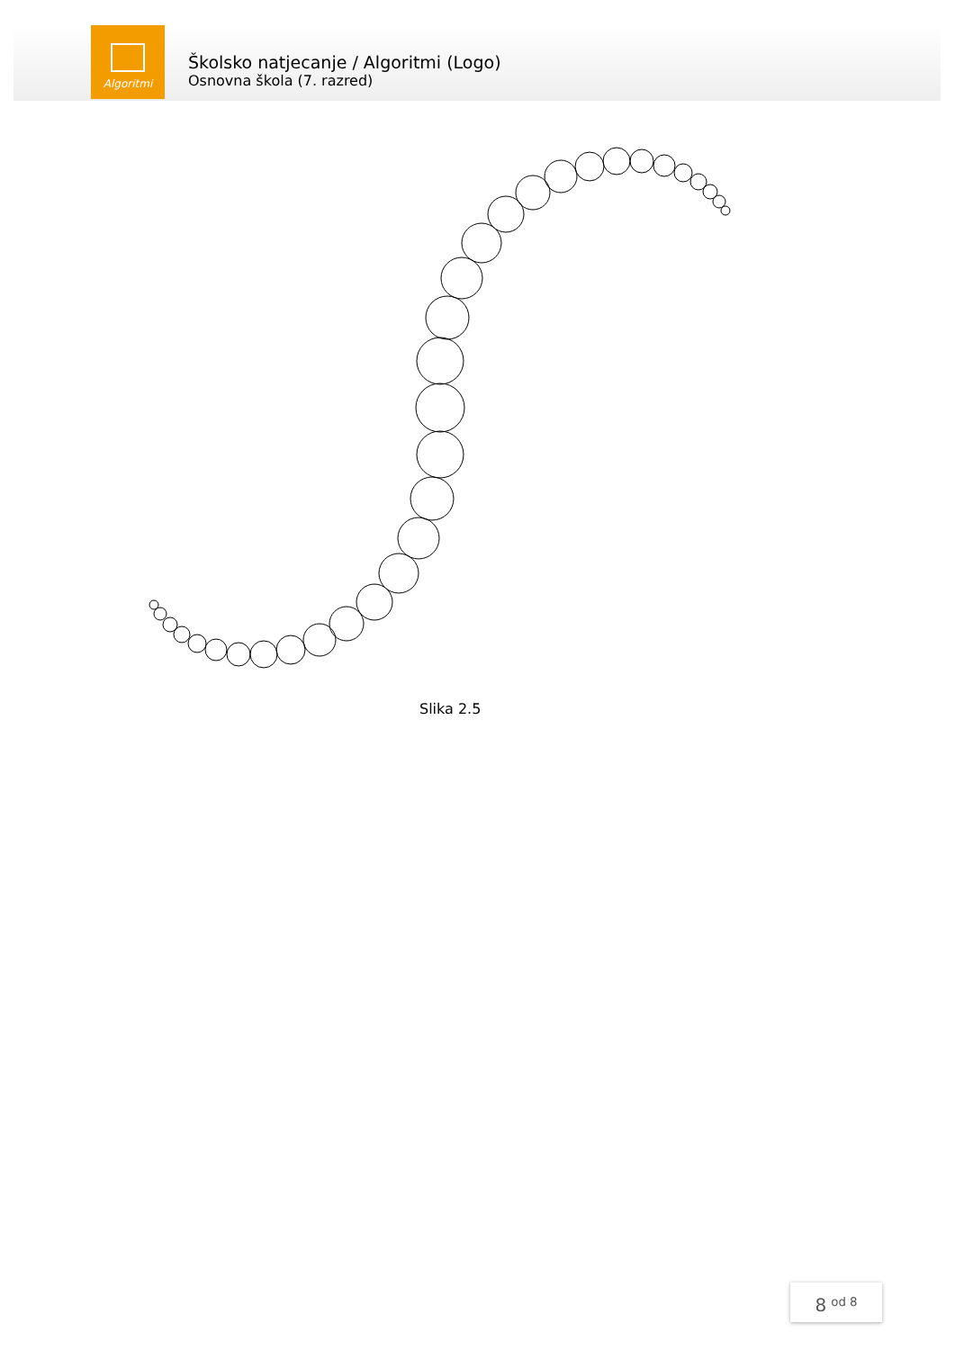Algoritmi
Školsko natjecanje / Algoritmi (Logo)
Osnovna škola (7. razred)
Slika 2.5
8 <sup>od 8</sup>